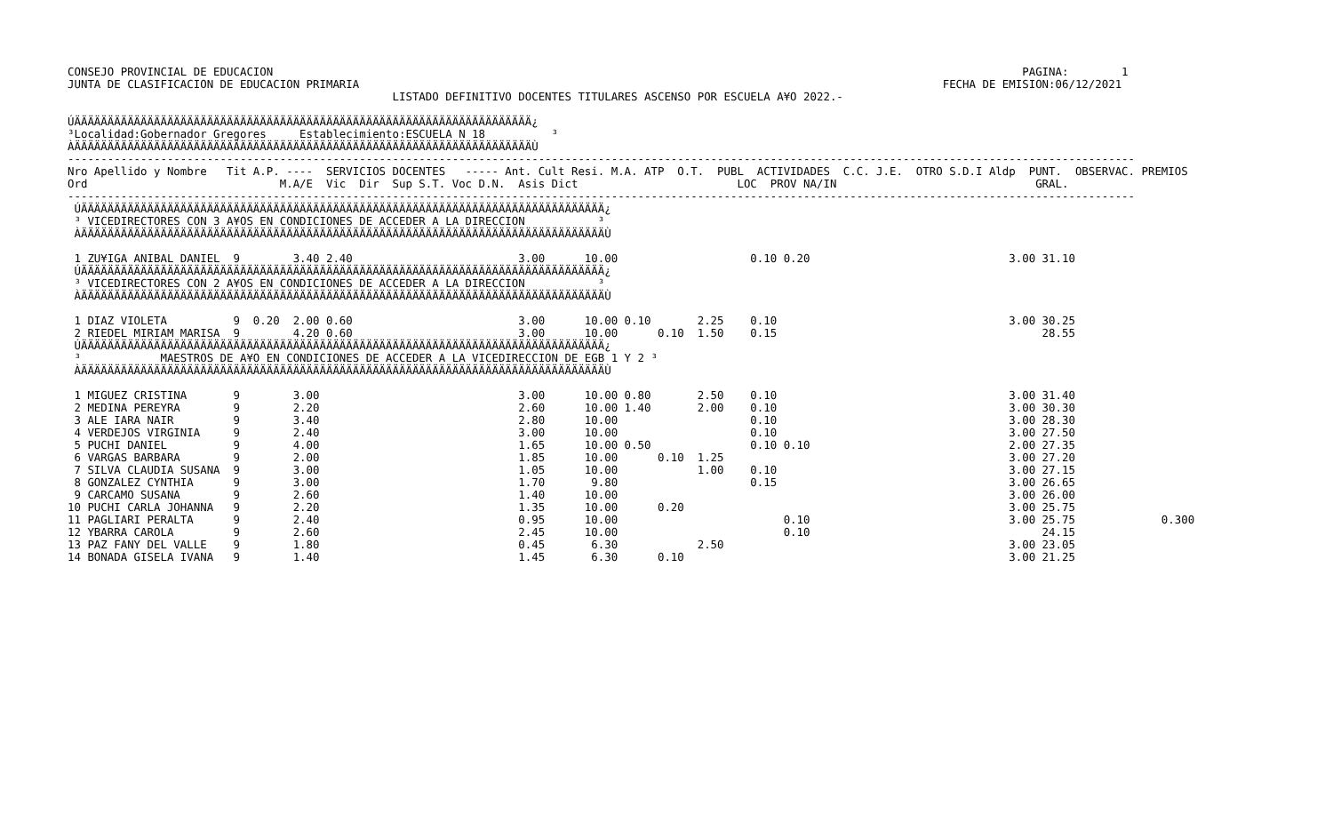CONSEJO PROVINCIAL DE EDUCACION                                                                                                                 PAGINA:        1
JUNTA DE CLASIFICACION DE EDUCACION PRIMARIA                                                                                        FECHA DE EMISION:06/12/2021
                                                 LISTADO DEFINITIVO DOCENTES TITULARES ASCENSO POR ESCUELA A¥O 2022.-

ÚÄÄÄÄÄÄÄÄÄÄÄÄÄÄÄÄÄÄÄÄÄÄÄÄÄÄÄÄÄÄÄÄÄÄÄÄÄÄÄÄÄÄÄÄÄÄÄÄÄÄÄÄÄÄÄÄÄÄÄÄÄÄÄÄÄÄÄÄÄ¿
³Localidad:Gobernador Gregores     Establecimiento:ESCUELA N 18          ³
ÀÄÄÄÄÄÄÄÄÄÄÄÄÄÄÄÄÄÄÄÄÄÄÄÄÄÄÄÄÄÄÄÄÄÄÄÄÄÄÄÄÄÄÄÄÄÄÄÄÄÄÄÄÄÄÄÄÄÄÄÄÄÄÄÄÄÄÄÄÄÙ
-----------------------------------------------------------------------------------------------------------------------------------------------------------------
Nro Apellido y Nombre   Tit A.P. ----  SERVICIOS DOCENTES   ----- Ant. Cult Resi. M.A. ATP  O.T.  PUBL  ACTIVIDADES  C.C. J.E.  OTRO S.D.I Aldp  PUNT.  OBSERVAC. PREMIOS
Ord                             M.A/E  Vic  Dir  Sup S.T. Voc D.N.  Asis Dict                        LOC  PROV NA/IN                              GRAL.
-----------------------------------------------------------------------------------------------------------------------------------------------------------------
 ÚÄÄÄÄÄÄÄÄÄÄÄÄÄÄÄÄÄÄÄÄÄÄÄÄÄÄÄÄÄÄÄÄÄÄÄÄÄÄÄÄÄÄÄÄÄÄÄÄÄÄÄÄÄÄÄÄÄÄÄÄÄÄÄÄÄÄÄÄÄÄÄÄÄÄÄÄÄÄÄ¿
 ³ VICEDIRECTORES CON 3 A¥OS EN CONDICIONES DE ACCEDER A LA DIRECCION           ³
 ÀÄÄÄÄÄÄÄÄÄÄÄÄÄÄÄÄÄÄÄÄÄÄÄÄÄÄÄÄÄÄÄÄÄÄÄÄÄÄÄÄÄÄÄÄÄÄÄÄÄÄÄÄÄÄÄÄÄÄÄÄÄÄÄÄÄÄÄÄÄÄÄÄÄÄÄÄÄÄÄÙ

 1 ZU¥IGA ANIBAL DANIEL  9        3.40 2.40                         3.00      10.00                    0.10 0.20                              3.00 31.10
 ÚÄÄÄÄÄÄÄÄÄÄÄÄÄÄÄÄÄÄÄÄÄÄÄÄÄÄÄÄÄÄÄÄÄÄÄÄÄÄÄÄÄÄÄÄÄÄÄÄÄÄÄÄÄÄÄÄÄÄÄÄÄÄÄÄÄÄÄÄÄÄÄÄÄÄÄÄÄÄÄ¿
 ³ VICEDIRECTORES CON 2 A¥OS EN CONDICIONES DE ACCEDER A LA DIRECCION           ³
 ÀÄÄÄÄÄÄÄÄÄÄÄÄÄÄÄÄÄÄÄÄÄÄÄÄÄÄÄÄÄÄÄÄÄÄÄÄÄÄÄÄÄÄÄÄÄÄÄÄÄÄÄÄÄÄÄÄÄÄÄÄÄÄÄÄÄÄÄÄÄÄÄÄÄÄÄÄÄÄÄÙ

 1 DIAZ VIOLETA          9  0.20  2.00 0.60                         3.00      10.00 0.10       2.25    0.10                                   3.00 30.25
 2 RIEDEL MIRIAM MARISA  9        4.20 0.60                         3.00      10.00      0.10  1.50    0.15                                        28.55
 ÚÄÄÄÄÄÄÄÄÄÄÄÄÄÄÄÄÄÄÄÄÄÄÄÄÄÄÄÄÄÄÄÄÄÄÄÄÄÄÄÄÄÄÄÄÄÄÄÄÄÄÄÄÄÄÄÄÄÄÄÄÄÄÄÄÄÄÄÄÄÄÄÄÄÄÄÄÄÄÄ¿
 ³            MAESTROS DE A¥O EN CONDICIONES DE ACCEDER A LA VICEDIRECCION DE EGB 1 Y 2 ³
 ÀÄÄÄÄÄÄÄÄÄÄÄÄÄÄÄÄÄÄÄÄÄÄÄÄÄÄÄÄÄÄÄÄÄÄÄÄÄÄÄÄÄÄÄÄÄÄÄÄÄÄÄÄÄÄÄÄÄÄÄÄÄÄÄÄÄÄÄÄÄÄÄÄÄÄÄÄÄÄÄÙ

 1 MIGUEZ CRISTINA       9        3.00                              3.00      10.00 0.80       2.50    0.10                                   3.00 31.40
 2 MEDINA PEREYRA        9        2.20                              2.60      10.00 1.40       2.00    0.10                                   3.00 30.30
 3 ALE IARA NAIR         9        3.40                              2.80      10.00                    0.10                                   3.00 28.30
 4 VERDEJOS VIRGINIA     9        2.40                              3.00      10.00                    0.10                                   3.00 27.50
 5 PUCHI DANIEL          9        4.00                              1.65      10.00 0.50               0.10 0.10                              2.00 27.35
 6 VARGAS BARBARA        9        2.00                              1.85      10.00      0.10  1.25                                           3.00 27.20
 7 SILVA CLAUDIA SUSANA  9        3.00                              1.05      10.00            1.00    0.10                                   3.00 27.15
 8 GONZALEZ CYNTHIA      9        3.00                              1.70       9.80                    0.15                                   3.00 26.65
 9 CARCAMO SUSANA        9        2.60                              1.40      10.00                                                           3.00 26.00
10 PUCHI CARLA JOHANNA   9        2.20                              1.35      10.00      0.20                                                 3.00 25.75
11 PAGLIARI PERALTA      9        2.40                              0.95      10.00                         0.10                              3.00 25.75             0.300
12 YBARRA CAROLA         9        2.60                              2.45      10.00                         0.10                                   24.15
13 PAZ FANY DEL VALLE    9        1.80                              0.45       6.30            2.50                                           3.00 23.05
14 BONADA GISELA IVANA   9        1.40                              1.45       6.30      0.10                                                 3.00 21.25